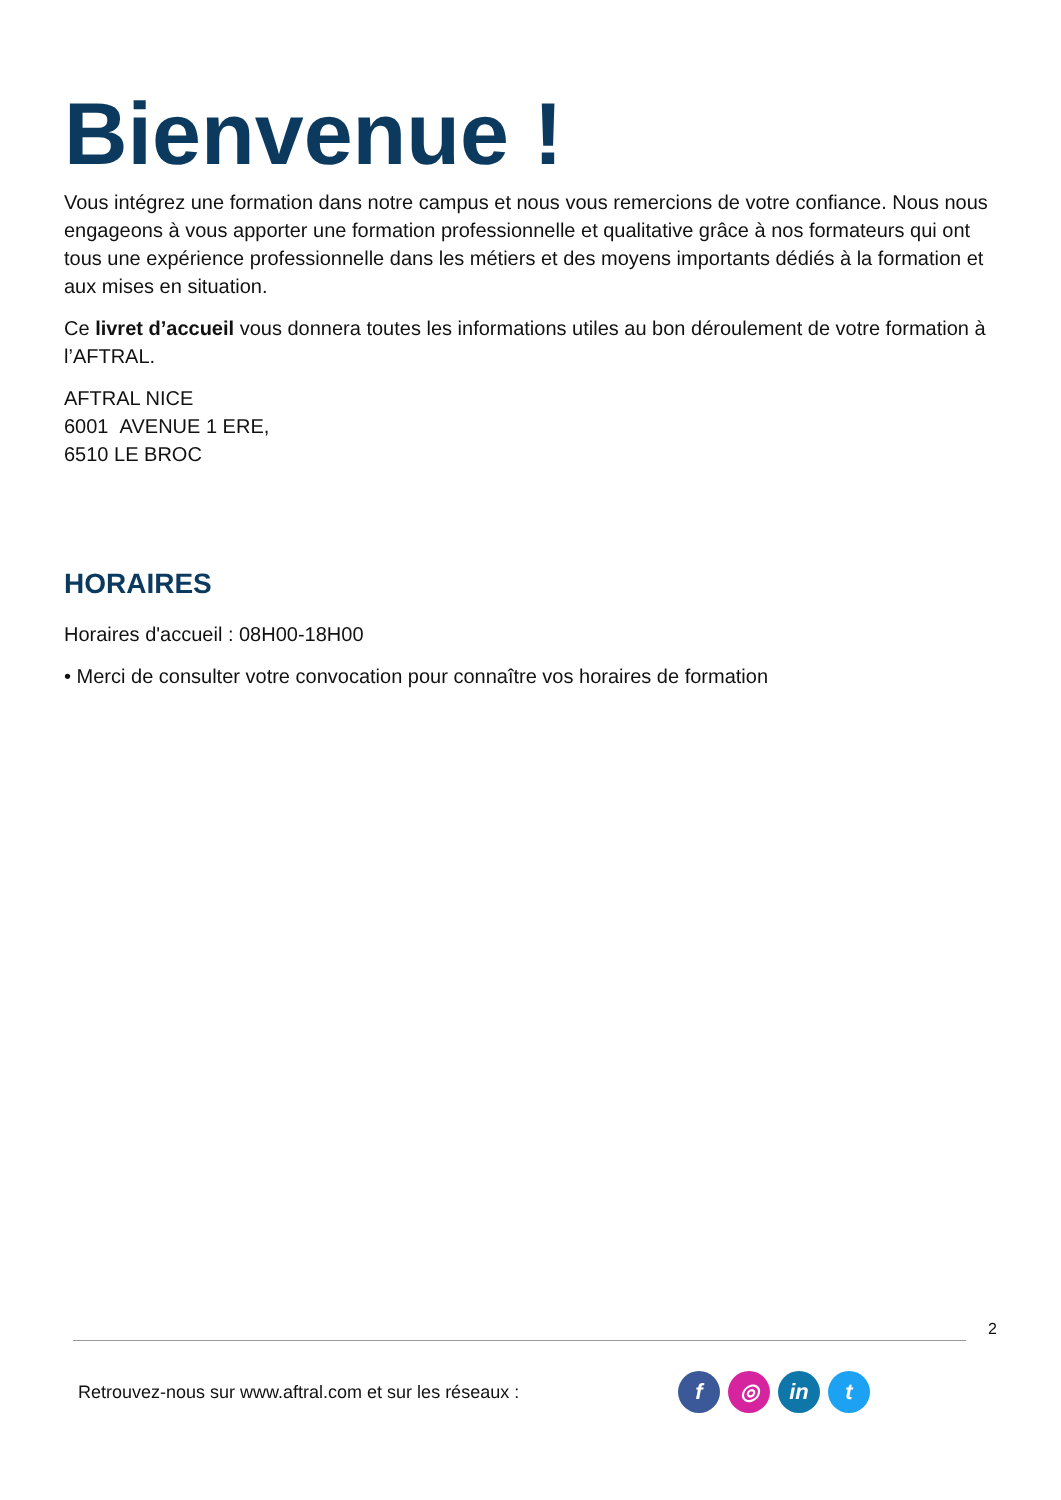Bienvenue !
Vous intégrez une formation dans notre campus et nous vous remercions de votre confiance. Nous nous engageons à vous apporter une formation professionnelle et qualitative grâce à nos formateurs qui ont tous une expérience professionnelle dans les métiers et des moyens importants dédiés à la formation et aux mises en situation.
Ce livret d’accueil vous donnera toutes les informations utiles au bon déroulement de votre formation à l’AFTRAL.
AFTRAL NICE
6001 AVENUE 1 ERE,
6510 LE BROC
HORAIRES
Horaires d'accueil : 08H00-18H00
• Merci de consulter votre convocation pour connaître vos horaires de formation
2
Retrouvez-nous sur www.aftral.com et sur les réseaux : f ◎ in t